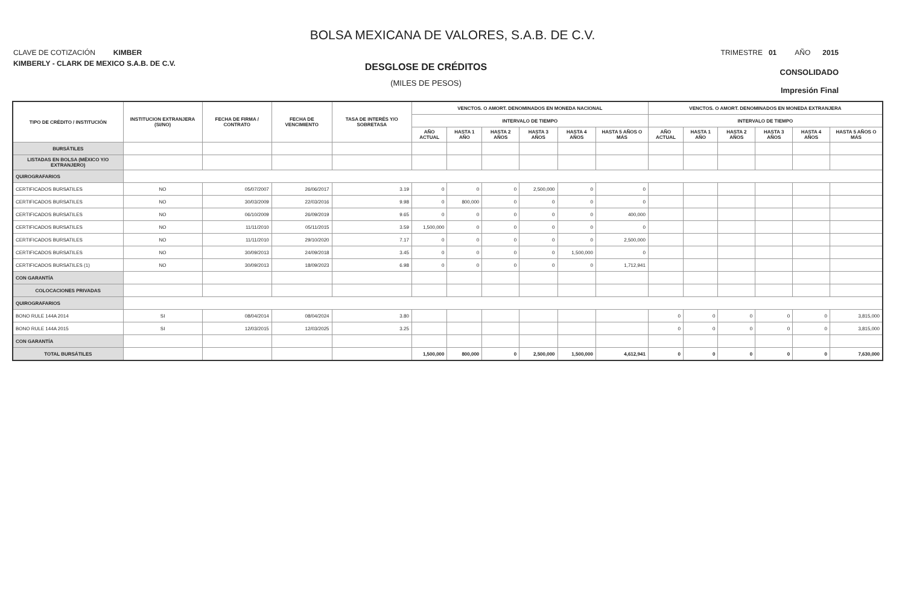BOLSA MEXICANA DE VALORES, S.A.B. DE C.V.
CLAVE DE COTIZACIÓN KIMBER TRIMESTRE 01 AÑO 2015
KIMBERLY - CLARK DE MEXICO S.A.B. DE C.V.
DESGLOSE DE CRÉDITOS
(MILES DE PESOS)
CONSOLIDADO
Impresión Final
| TIPO DE CRÉDITO / INSTITUCIÓN | INSTITUCION EXTRANJERA (SI/NO) | FECHA DE FIRMA / CONTRATO | FECHA DE VENCIMIENTO | TASA DE INTERÉS Y/O SOBRETASA | VENCTOS. O AMORT. DENOMINADOS EN MONEDA NACIONAL | | | | | | VENCTOS. O AMORT. DENOMINADOS EN MONEDA EXTRANJERA | | | | | |
| --- | --- | --- | --- | --- | --- | --- | --- | --- | --- | --- | --- | --- | --- | --- | --- | --- |
| | | | | | INTERVALO DE TIEMPO | | | | | | INTERVALO DE TIEMPO | | | | | |
| | | | | | AÑO ACTUAL | HASTA 1 AÑO | HASTA 2 AÑOS | HASTA 3 AÑOS | HASTA 4 AÑOS | HASTA 5 AÑOS O MÁS | AÑO ACTUAL | HASTA 1 AÑO | HASTA 2 AÑOS | HASTA 3 AÑOS | HASTA 4 AÑOS | HASTA 5 AÑOS O MÁS |
| BURSÁTILES | | | | | | | | | | | | | | | | |
| LISTADAS EN BOLSA (MÉXICO Y/O EXTRANJERO) | | | | | | | | | | | | | | | | |
| QUIROGRAFARIOS | | | | | | | | | | | | | | | | |
| CERTIFICADOS BURSATILES | NO | 05/07/2007 | 26/06/2017 | 3.19 | 0 | 0 | 0 | 2,500,000 | 0 | 0 | | | | | | |
| CERTIFICADOS BURSATILES | NO | 30/03/2009 | 22/03/2016 | 9.98 | 0 | 800,000 | 0 | 0 | 0 | 0 | | | | | | |
| CERTIFICADOS BURSATILES | NO | 06/10/2009 | 26/09/2019 | 9.65 | 0 | 0 | 0 | 0 | 0 | 400,000 | | | | | | |
| CERTIFICADOS BURSATILES | NO | 11/11/2010 | 05/11/2015 | 3.59 | 1,500,000 | 0 | 0 | 0 | 0 | 0 | | | | | | |
| CERTIFICADOS BURSATILES | NO | 11/11/2010 | 29/10/2020 | 7.17 | 0 | 0 | 0 | 0 | 0 | 2,500,000 | | | | | | |
| CERTIFICADOS BURSATILES | NO | 30/09/2013 | 24/09/2018 | 3.45 | 0 | 0 | 0 | 0 | 1,500,000 | 0 | | | | | | |
| CERTIFICADOS BURSATILES (1) | NO | 30/09/2013 | 18/09/2023 | 6.98 | 0 | 0 | 0 | 0 | 0 | 1,712,941 | | | | | | |
| CON GARANTÍA | | | | | | | | | | | | | | | | |
| COLOCACIONES PRIVADAS | | | | | | | | | | | | | | | | |
| QUIROGRAFARIOS | | | | | | | | | | | | | | | | |
| BONO RULE 144A 2014 | SI | 08/04/2014 | 08/04/2024 | 3.80 | | | | | | | 0 | 0 | 0 | 0 | 0 | 3,815,000 |
| BONO RULE 144A 2015 | SI | 12/03/2015 | 12/03/2025 | 3.25 | | | | | | | 0 | 0 | 0 | 0 | 0 | 3,815,000 |
| CON GARANTÍA | | | | | | | | | | | | | | | | |
| TOTAL BURSÁTILES | | | | | 1,500,000 | 800,000 | 0 | 2,500,000 | 1,500,000 | 4,612,941 | 0 | 0 | 0 | 0 | 0 | 7,630,000 |